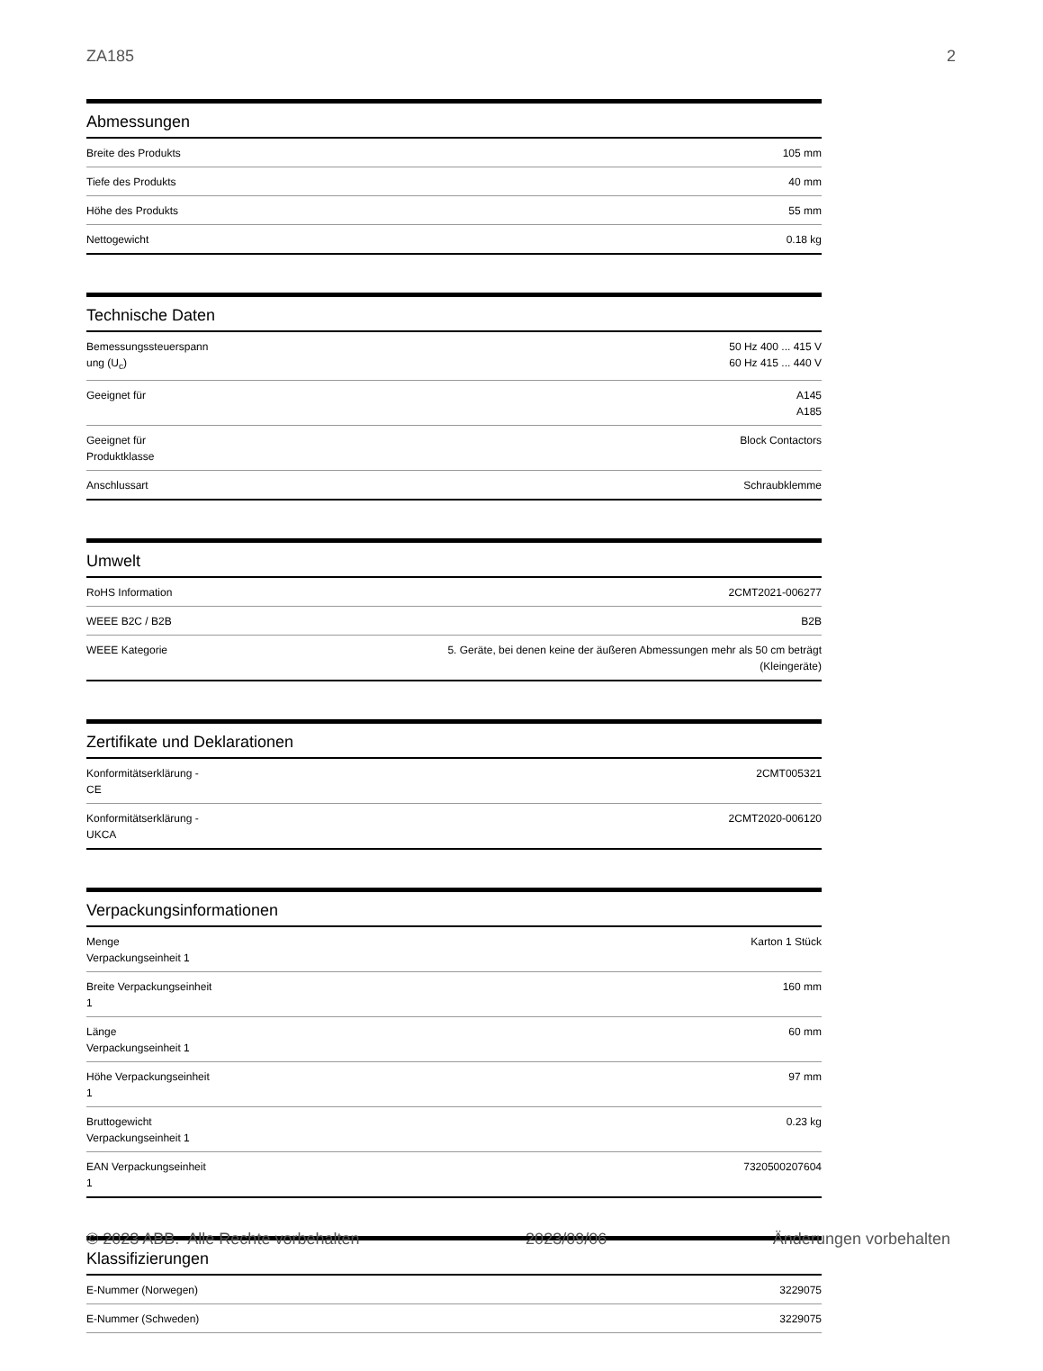ZA185 2
Abmessungen
| Breite des Produkts | 105 mm |
| Tiefe des Produkts | 40 mm |
| Höhe des Produkts | 55 mm |
| Nettogewicht | 0.18 kg |
Technische Daten
| Bemessungssteuerspann ung (U<sub>c</sub>) | 50 Hz 400 ... 415 V 60 Hz 415 ... 440 V |
| Geeignet für | A145 A185 |
| Geeignet für Produktklasse | Block Contactors |
| Anschlussart | Schraubklemme |
Umwelt
| RoHS Information | 2CMT2021-006277 |
| WEEE B2C / B2B | B2B |
| WEEE Kategorie | 5. Geräte, bei denen keine der äußeren Abmessungen mehr als 50 cm beträgt (Kleingeräte) |
Zertifikate und Deklarationen
| Konformitätserklärung - CE | 2CMT005321 |
| Konformitätserklärung - UKCA | 2CMT2020-006120 |
Verpackungsinformationen
| Menge Verpackungseinheit 1 | Karton 1 Stück |
| Breite Verpackungseinheit 1 | 160 mm |
| Länge Verpackungseinheit 1 | 60 mm |
| Höhe Verpackungseinheit 1 | 97 mm |
| Bruttogewicht Verpackungseinheit 1 | 0.23 kg |
| EAN Verpackungseinheit 1 | 7320500207604 |
Klassifizierungen
| E-Nummer (Norwegen) | 3229075 |
| E-Nummer (Schweden) | 3229075 |
© 2023 ABB. Alle Rechte vorbehalten 2023/09/06 Änderungen vorbehalten